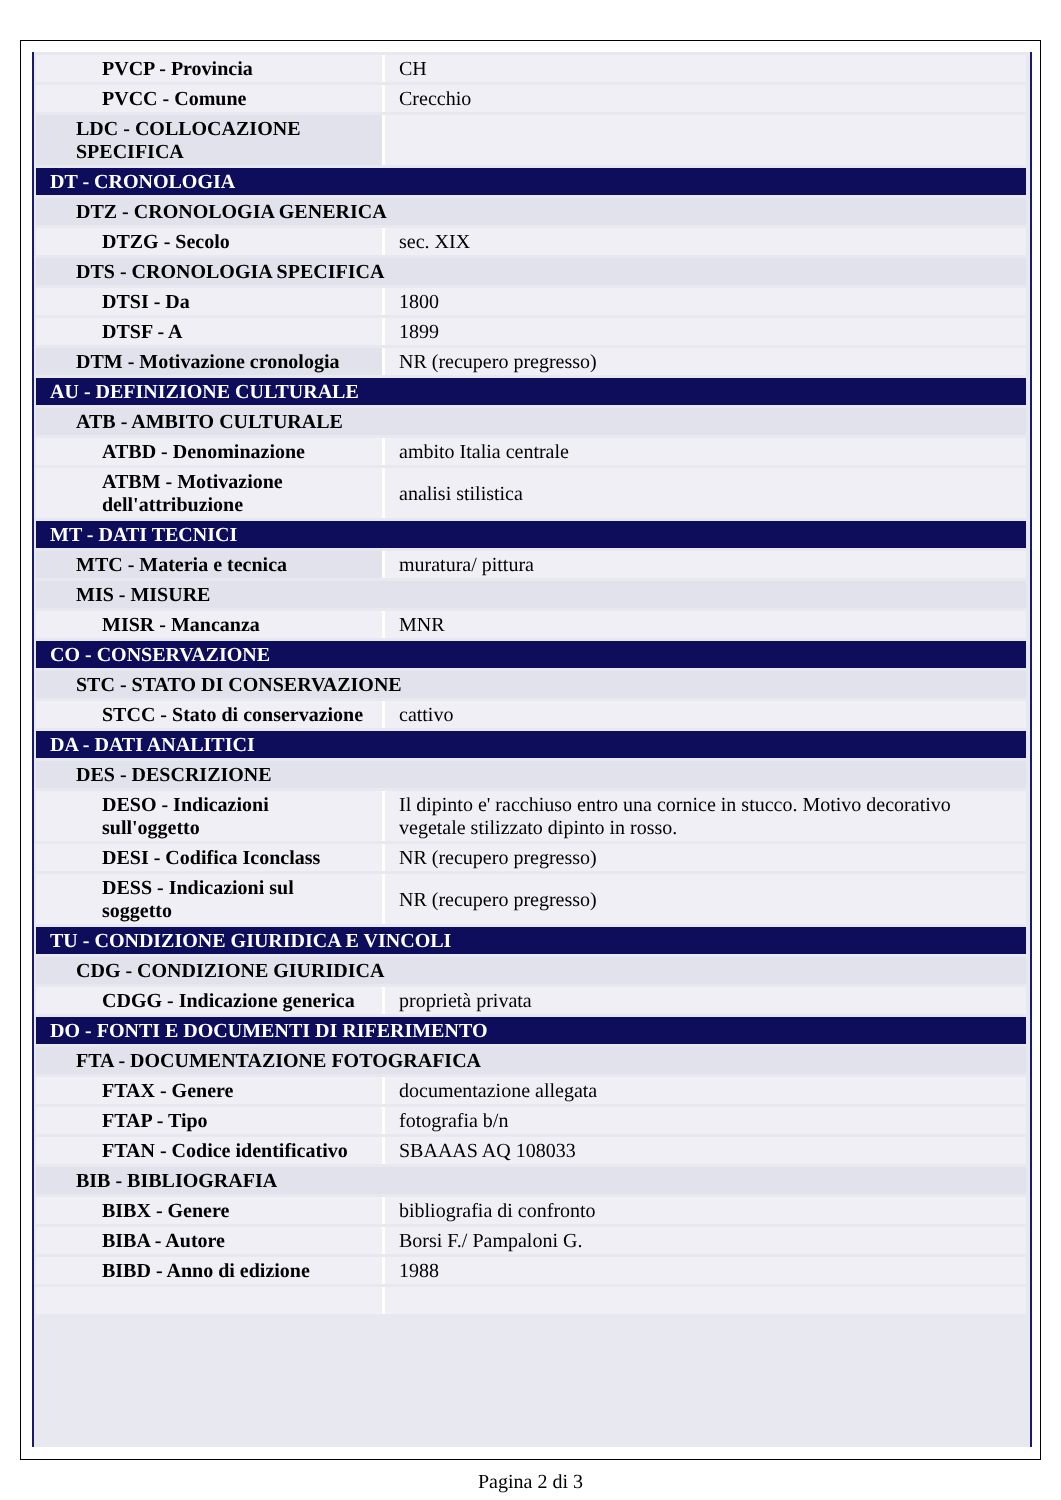| PVCP - Provincia | CH |
| PVCC - Comune | Crecchio |
| LDC - COLLOCAZIONE SPECIFICA | |
| DT - CRONOLOGIA | |
| DTZ - CRONOLOGIA GENERICA | |
| DTZG - Secolo | sec. XIX |
| DTS - CRONOLOGIA SPECIFICA | |
| DTSI - Da | 1800 |
| DTSF - A | 1899 |
| DTM - Motivazione cronologia | NR (recupero pregresso) |
| AU - DEFINIZIONE CULTURALE | |
| ATB - AMBITO CULTURALE | |
| ATBD - Denominazione | ambito Italia centrale |
| ATBM - Motivazione dell'attribuzione | analisi stilistica |
| MT - DATI TECNICI | |
| MTC - Materia e tecnica | muratura/ pittura |
| MIS - MISURE | |
| MISR - Mancanza | MNR |
| CO - CONSERVAZIONE | |
| STC - STATO DI CONSERVAZIONE | |
| STCC - Stato di conservazione | cattivo |
| DA - DATI ANALITICI | |
| DES - DESCRIZIONE | |
| DESO - Indicazioni sull'oggetto | Il dipinto e' racchiuso entro una cornice in stucco. Motivo decorativo vegetale stilizzato dipinto in rosso. |
| DESI - Codifica Iconclass | NR (recupero pregresso) |
| DESS - Indicazioni sul soggetto | NR (recupero pregresso) |
| TU - CONDIZIONE GIURIDICA E VINCOLI | |
| CDG - CONDIZIONE GIURIDICA | |
| CDGG - Indicazione generica | proprietà privata |
| DO - FONTI E DOCUMENTI DI RIFERIMENTO | |
| FTA - DOCUMENTAZIONE FOTOGRAFICA | |
| FTAX - Genere | documentazione allegata |
| FTAP - Tipo | fotografia b/n |
| FTAN - Codice identificativo | SBAAAS AQ 108033 |
| BIB - BIBLIOGRAFIA | |
| BIBX - Genere | bibliografia di confronto |
| BIBA - Autore | Borsi F./ Pampaloni G. |
| BIBD - Anno di edizione | 1988 |
Pagina 2 di 3